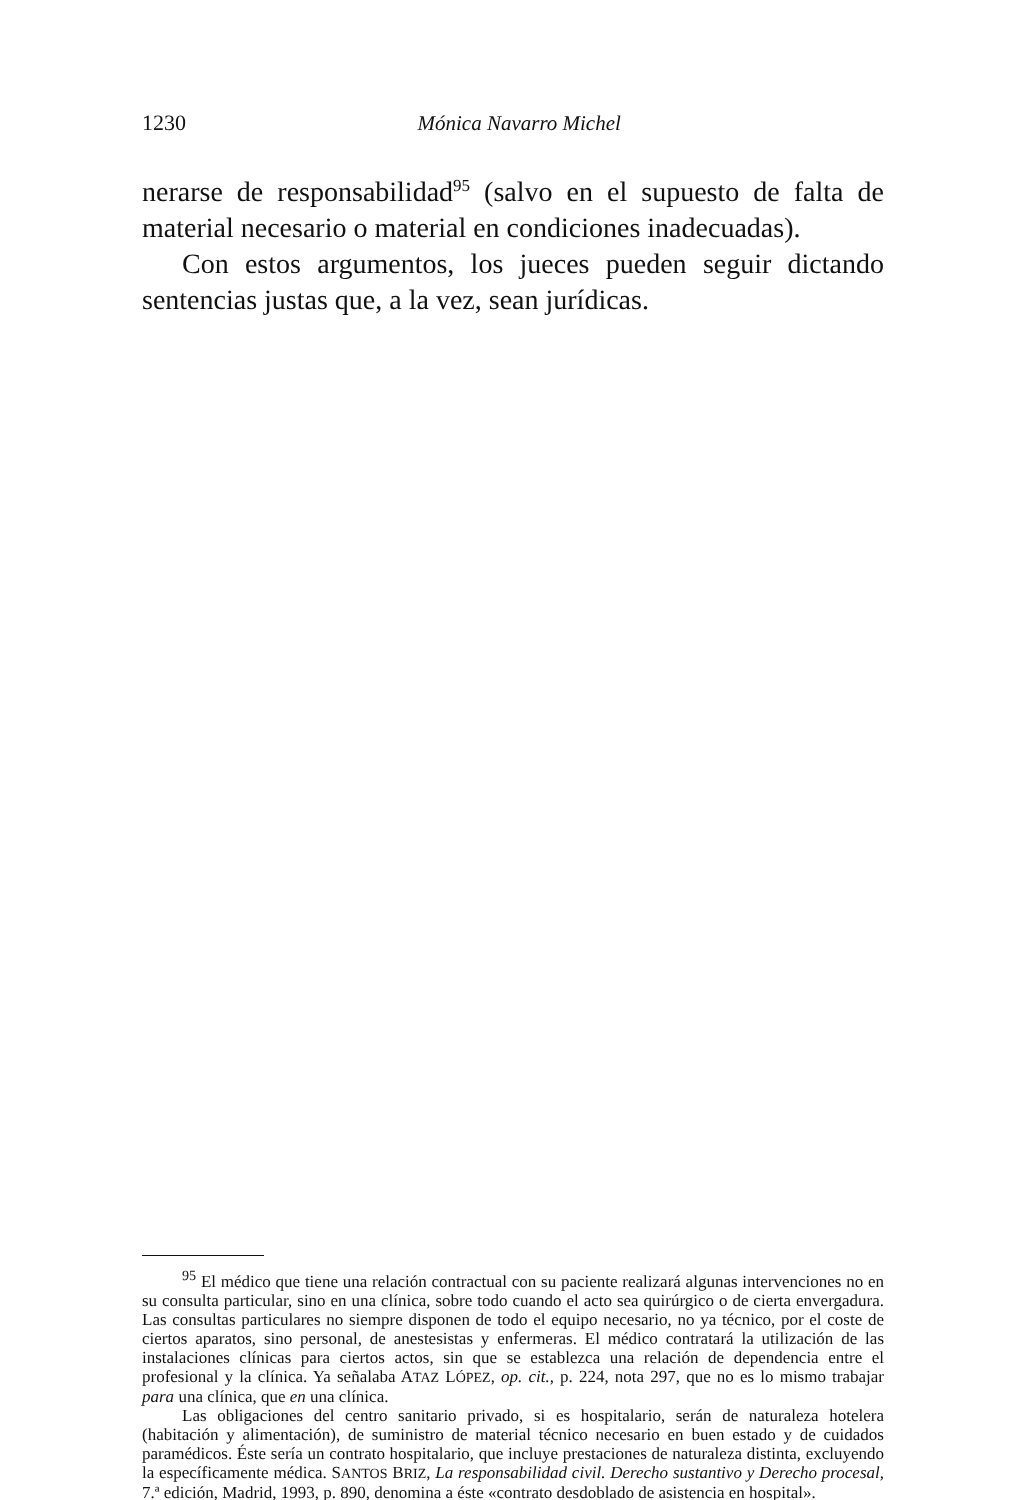1230 Mónica Navarro Michel
nerarse de responsabilidad<sup>95</sup> (salvo en el supuesto de falta de material necesario o material en condiciones inadecuadas).
Con estos argumentos, los jueces pueden seguir dictando sentencias justas que, a la vez, sean jurídicas.
<sup>95</sup> El médico que tiene una relación contractual con su paciente realizará algunas intervenciones no en su consulta particular, sino en una clínica, sobre todo cuando el acto sea quirúrgico o de cierta envergadura. Las consultas particulares no siempre disponen de todo el equipo necesario, no ya técnico, por el coste de ciertos aparatos, sino personal, de anestesistas y enfermeras. El médico contratará la utilización de las instalaciones clínicas para ciertos actos, sin que se establezca una relación de dependencia entre el profesional y la clínica. Ya señalaba ATAZ LÓPEZ, op. cit., p. 224, nota 297, que no es lo mismo trabajar para una clínica, que en una clínica.
Las obligaciones del centro sanitario privado, si es hospitalario, serán de naturaleza hotelera (habitación y alimentación), de suministro de material técnico necesario en buen estado y de cuidados paramédicos. Éste sería un contrato hospitalario, que incluye prestaciones de naturaleza distinta, excluyendo la específicamente médica. SANTOS BRIZ, La responsabilidad civil. Derecho sustantivo y Derecho procesal, 7.ª edición, Madrid, 1993, p. 890, denomina a éste «contrato desdoblado de asistencia en hospital».